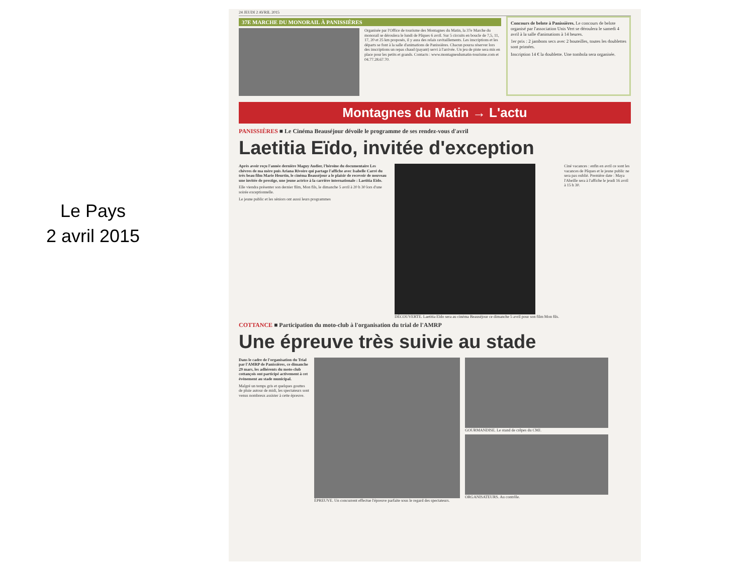Le Pays
2 avril 2015
24 JEUDI 2 AVRIL 2015
37E MARCHE DU MONORAIL À PANISSIÈRES
Organisée par l'Office de tourisme des Montagnes du Matin, la 37e Marche du monorail se déroulera le lundi de Pâques 6 avril. Sur 5 circuits en boucle de 7,5, 11, 17, 20 et 25 km proposés, il y aura des relais ravitaillements. Les inscriptions et les départs se font à la salle d'animations de Panissières. Chacun pourra réserver lors des inscriptions un repas chaud (payant) servi à l'arrivée. Un jeu de piste sera mis en place pour les petits et grands. Contacts : www.montagnesdumatin-tourisme.com et 04.77.28.67.70.
Concours de belote à Panissières. Le concours de belote organisé par l'association Unis Vert se déroulera le samedi 4 avril à la salle d'animations à 14 heures.
1er prix : 2 jambons secs avec 2 bouteilles, toutes les doublettes sont primées.
Inscription 14 € la doublette. Une tombola sera organisée.
Montagnes du Matin → L'actu
PANISSIÈRES ■ Le Cinéma Beauséjour dévoile le programme de ses rendez-vous d'avril
Laetitia Eïdo, invitée d'exception
Après avoir reçu l'année dernière Maguy Audier, l'héroïne du documentaire Les chèvres de ma mère puis Ariana Rivoire qui partage l'affiche avec Isabelle Carré du très beau film Marie Heurtin, le cinéma Beauséjour a le plaisir de recevoir de nouveau une invitée de prestige, une jeune actrice à la carrière internationale : Laetitia Eïdo.
Elle viendra présenter son dernier film, Mon fils, le dimanche 5 avril à 20 h 30 lors d'une soirée exceptionnelle.
Le jeune public et les séniors ont aussi leurs programmes
DÉCOUVERTE. Laetitia Eïdo sera au cinéma Beauséjour ce dimanche 5 avril pour son film Mon fils.
Ciné vacances : enfin en avril ce sont les vacances de Pâques et le jeune public ne sera pas oublié. Première date : Maya l'Abeille sera à l'affiche le jeudi 16 avril à 15 h 30.
COTTANCE ■ Participation du moto-club à l'organisation du trial de l'AMRP
Une épreuve très suivie au stade
Dans le cadre de l'organisation du Trial par l'AMRP de Panissières, ce dimanche 29 mars, les adhérents du moto-club cottançois ont participé activement à cet événement au stade municipal.
Malgré un temps gris et quelques gouttes de pluie autour de midi, les spectateurs sont venus nombreux assister à cette épreuve.
ÉPREUVE. Un concurrent effectue l'épreuve parfaite sous le regard des spectateurs.
GOURMANDISE. Le stand de crêpes du CMJ.
ORGANISATEURS. Au contrôle.